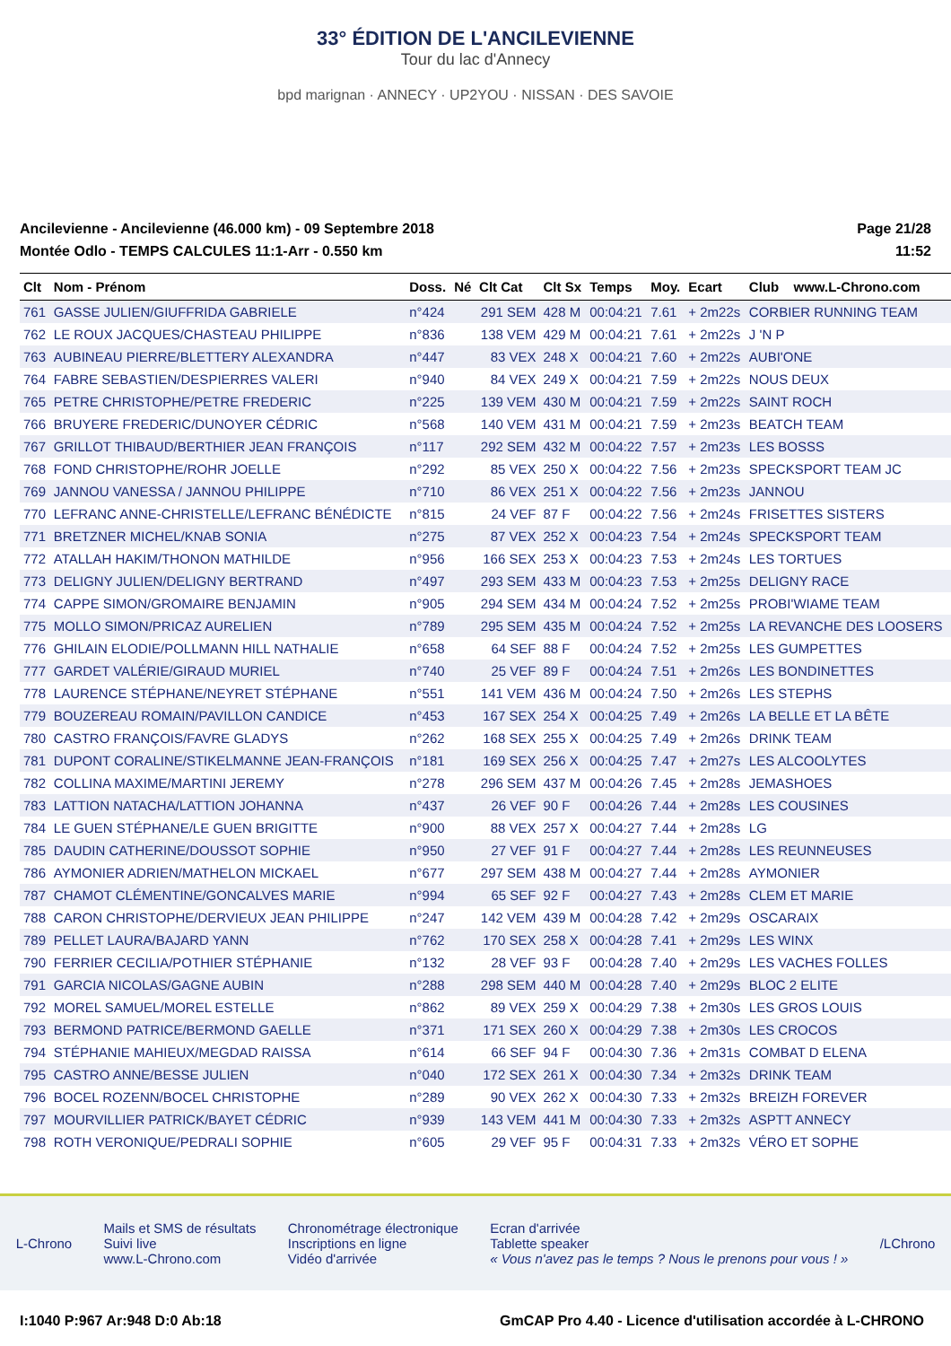33° ÉDITION DE L'ANCILEVIENNE
Tour du lac d'Annecy
bpd marignan · ANNECY · UP2YOU · NISSAN · DES SAVOIE
Ancilevienne - Ancilevienne (46.000 km) - 09 Septembre 2018
Montée Odlo - TEMPS CALCULES 11:1-Arr - 0.550 km
Page 21/28
11:52
| Clt | Nom - Prénom | Doss. | Né | Clt Cat | Clt Sx | Temps | Moy. | Ecart | Club | www.L-Chrono.com |
| --- | --- | --- | --- | --- | --- | --- | --- | --- | --- | --- |
| 761 | GASSE JULIEN/GIUFFRIDA GABRIELE | n°424 | | 291 SEM | 428 M | 00:04:21 | 7.61 | + 2m22s | CORBIER RUNNING TEAM | |
| 762 | LE ROUX JACQUES/CHASTEAU PHILIPPE | n°836 | | 138 VEM | 429 M | 00:04:21 | 7.61 | + 2m22s | J 'N P | |
| 763 | AUBINEAU PIERRE/BLETTERY ALEXANDRA | n°447 | | 83 VEX | 248 X | 00:04:21 | 7.60 | + 2m22s | AUBI'ONE | |
| 764 | FABRE SEBASTIEN/DESPIERRES VALERI | n°940 | | 84 VEX | 249 X | 00:04:21 | 7.59 | + 2m22s | NOUS DEUX | |
| 765 | PETRE CHRISTOPHE/PETRE FREDERIC | n°225 | | 139 VEM | 430 M | 00:04:21 | 7.59 | + 2m22s | SAINT ROCH | |
| 766 | BRUYERE FREDERIC/DUNOYER CÉDRIC | n°568 | | 140 VEM | 431 M | 00:04:21 | 7.59 | + 2m23s | BEATCH TEAM | |
| 767 | GRILLOT THIBAUD/BERTHIER JEAN FRANÇOIS | n°117 | | 292 SEM | 432 M | 00:04:22 | 7.57 | + 2m23s | LES BOSSS | |
| 768 | FOND CHRISTOPHE/ROHR JOELLE | n°292 | | 85 VEX | 250 X | 00:04:22 | 7.56 | + 2m23s | SPECKSPORT TEAM JC | |
| 769 | JANNOU VANESSA / JANNOU PHILIPPE | n°710 | | 86 VEX | 251 X | 00:04:22 | 7.56 | + 2m23s | JANNOU | |
| 770 | LEFRANC ANNE-CHRISTELLE/LEFRANC BÉNÉDICTE | n°815 | | 24 VEF | 87 F | 00:04:22 | 7.56 | + 2m24s | FRISETTES SISTERS | |
| 771 | BRETZNER MICHEL/KNAB SONIA | n°275 | | 87 VEX | 252 X | 00:04:23 | 7.54 | + 2m24s | SPECKSPORT TEAM | |
| 772 | ATALLAH HAKIM/THONON MATHILDE | n°956 | | 166 SEX | 253 X | 00:04:23 | 7.53 | + 2m24s | LES TORTUES | |
| 773 | DELIGNY JULIEN/DELIGNY BERTRAND | n°497 | | 293 SEM | 433 M | 00:04:23 | 7.53 | + 2m25s | DELIGNY RACE | |
| 774 | CAPPE SIMON/GROMAIRE BENJAMIN | n°905 | | 294 SEM | 434 M | 00:04:24 | 7.52 | + 2m25s | PROBI'WIAME TEAM | |
| 775 | MOLLO SIMON/PRICAZ AURELIEN | n°789 | | 295 SEM | 435 M | 00:04:24 | 7.52 | + 2m25s | LA REVANCHE DES LOOSERS | |
| 776 | GHILAIN ELODIE/POLLMANN HILL NATHALIE | n°658 | | 64 SEF | 88 F | 00:04:24 | 7.52 | + 2m25s | LES GUMPETTES | |
| 777 | GARDET VALÉRIE/GIRAUD MURIEL | n°740 | | 25 VEF | 89 F | 00:04:24 | 7.51 | + 2m26s | LES BONDINETTES | |
| 778 | LAURENCE STÉPHANE/NEYRET STÉPHANE | n°551 | | 141 VEM | 436 M | 00:04:24 | 7.50 | + 2m26s | LES STEPHS | |
| 779 | BOUZEREAU ROMAIN/PAVILLON CANDICE | n°453 | | 167 SEX | 254 X | 00:04:25 | 7.49 | + 2m26s | LA BELLE ET LA BÊTE | |
| 780 | CASTRO FRANÇOIS/FAVRE GLADYS | n°262 | | 168 SEX | 255 X | 00:04:25 | 7.49 | + 2m26s | DRINK TEAM | |
| 781 | DUPONT CORALINE/STIKELMANNE JEAN-FRANÇOIS | n°181 | | 169 SEX | 256 X | 00:04:25 | 7.47 | + 2m27s | LES ALCOOLYTES | |
| 782 | COLLINA MAXIME/MARTINI JEREMY | n°278 | | 296 SEM | 437 M | 00:04:26 | 7.45 | + 2m28s | JEMASHOES | |
| 783 | LATTION NATACHA/LATTION JOHANNA | n°437 | | 26 VEF | 90 F | 00:04:26 | 7.44 | + 2m28s | LES COUSINES | |
| 784 | LE GUEN STÉPHANE/LE GUEN BRIGITTE | n°900 | | 88 VEX | 257 X | 00:04:27 | 7.44 | + 2m28s | LG | |
| 785 | DAUDIN CATHERINE/DOUSSOT SOPHIE | n°950 | | 27 VEF | 91 F | 00:04:27 | 7.44 | + 2m28s | LES REUNNEUSES | |
| 786 | AYMONIER ADRIEN/MATHELON MICKAEL | n°677 | | 297 SEM | 438 M | 00:04:27 | 7.44 | + 2m28s | AYMONIER | |
| 787 | CHAMOT CLÉMENTINE/GONCALVES MARIE | n°994 | | 65 SEF | 92 F | 00:04:27 | 7.43 | + 2m28s | CLEM ET MARIE | |
| 788 | CARON CHRISTOPHE/DERVIEUX JEAN PHILIPPE | n°247 | | 142 VEM | 439 M | 00:04:28 | 7.42 | + 2m29s | OSCARAIX | |
| 789 | PELLET LAURA/BAJARD YANN | n°762 | | 170 SEX | 258 X | 00:04:28 | 7.41 | + 2m29s | LES WINX | |
| 790 | FERRIER CECILIA/POTHIER STÉPHANIE | n°132 | | 28 VEF | 93 F | 00:04:28 | 7.40 | + 2m29s | LES VACHES FOLLES | |
| 791 | GARCIA NICOLAS/GAGNE AUBIN | n°288 | | 298 SEM | 440 M | 00:04:28 | 7.40 | + 2m29s | BLOC 2 ELITE | |
| 792 | MOREL SAMUEL/MOREL ESTELLE | n°862 | | 89 VEX | 259 X | 00:04:29 | 7.38 | + 2m30s | LES GROS LOUIS | |
| 793 | BERMOND PATRICE/BERMOND GAELLE | n°371 | | 171 SEX | 260 X | 00:04:29 | 7.38 | + 2m30s | LES CROCOS | |
| 794 | STÉPHANIE MAHIEUX/MEGDAD RAISSA | n°614 | | 66 SEF | 94 F | 00:04:30 | 7.36 | + 2m31s | COMBAT D ELENA | |
| 795 | CASTRO ANNE/BESSE JULIEN | n°040 | | 172 SEX | 261 X | 00:04:30 | 7.34 | + 2m32s | DRINK TEAM | |
| 796 | BOCEL ROZENN/BOCEL CHRISTOPHE | n°289 | | 90 VEX | 262 X | 00:04:30 | 7.33 | + 2m32s | BREIZH FOREVER | |
| 797 | MOURVILLIER PATRICK/BAYET CÉDRIC | n°939 | | 143 VEM | 441 M | 00:04:30 | 7.33 | + 2m32s | ASPTT ANNECY | |
| 798 | ROTH VERONIQUE/PEDRALI SOPHIE | n°605 | | 29 VEF | 95 F | 00:04:31 | 7.33 | + 2m32s | VÉRO ET SOPHE | |
L-Chrono
Mails et SMS de résultats
Suivi live
www.L-Chrono.com
Chronométrage électronique
Inscriptions en ligne
Vidéo d'arrivée
Ecran d'arrivée
Tablette speaker
« Vous n'avez pas le temps ? Nous le prenons pour vous ! »
/LChrono
I:1040 P:967 Ar:948 D:0 Ab:18 GmCAP Pro 4.40 - Licence d'utilisation accordée à L-CHRONO